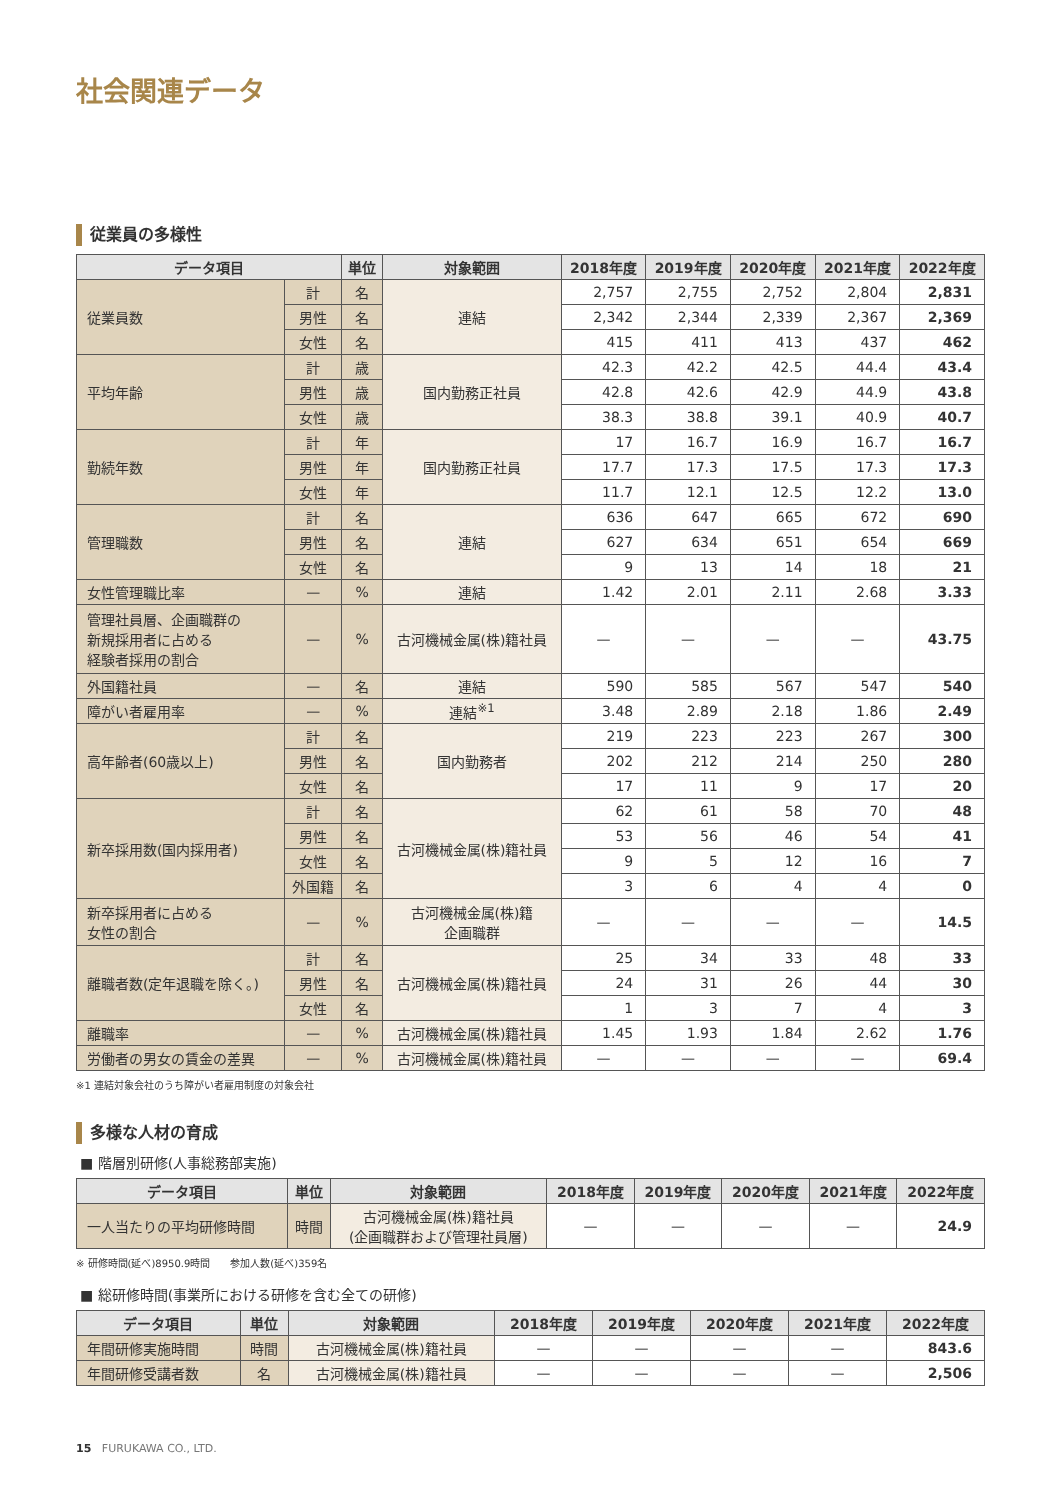社会関連データ
従業員の多様性
| データ項目 | | 単位 | 対象範囲 | 2018年度 | 2019年度 | 2020年度 | 2021年度 | 2022年度 |
| --- | --- | --- | --- | --- | --- | --- | --- | --- |
| 従業員数 | 計 | 名 | 連結 | 2,757 | 2,755 | 2,752 | 2,804 | 2,831 |
| | 男性 | 名 | | 2,342 | 2,344 | 2,339 | 2,367 | 2,369 |
| | 女性 | 名 | | 415 | 411 | 413 | 437 | 462 |
| 平均年齢 | 計 | 歳 | 国内勤務正社員 | 42.3 | 42.2 | 42.5 | 44.4 | 43.4 |
| | 男性 | 歳 | | 42.8 | 42.6 | 42.9 | 44.9 | 43.8 |
| | 女性 | 歳 | | 38.3 | 38.8 | 39.1 | 40.9 | 40.7 |
| 勤続年数 | 計 | 年 | 国内勤務正社員 | 17 | 16.7 | 16.9 | 16.7 | 16.7 |
| | 男性 | 年 | | 17.7 | 17.3 | 17.5 | 17.3 | 17.3 |
| | 女性 | 年 | | 11.7 | 12.1 | 12.5 | 12.2 | 13.0 |
| 管理職数 | 計 | 名 | 連結 | 636 | 647 | 665 | 672 | 690 |
| | 男性 | 名 | | 627 | 634 | 651 | 654 | 669 |
| | 女性 | 名 | | 9 | 13 | 14 | 18 | 21 |
| 女性管理職比率 | — | % | 連結 | 1.42 | 2.01 | 2.11 | 2.68 | 3.33 |
| 管理社員層、企画職群の 新規採用者に占める 経験者採用の割合 | — | % | 古河機械金属(株)籍社員 | — | — | — | — | 43.75 |
| 外国籍社員 | — | 名 | 連結 | 590 | 585 | 567 | 547 | 540 |
| 障がい者雇用率 | — | % | 連結<sup>※1</sup> | 3.48 | 2.89 | 2.18 | 1.86 | 2.49 |
| 高年齢者(60歳以上) | 計 | 名 | 国内勤務者 | 219 | 223 | 223 | 267 | 300 |
| | 男性 | 名 | | 202 | 212 | 214 | 250 | 280 |
| | 女性 | 名 | | 17 | 11 | 9 | 17 | 20 |
| 新卒採用数(国内採用者) | 計 | 名 | 古河機械金属(株)籍社員 | 62 | 61 | 58 | 70 | 48 |
| | 男性 | 名 | | 53 | 56 | 46 | 54 | 41 |
| | 女性 | 名 | | 9 | 5 | 12 | 16 | 7 |
| | 外国籍 | 名 | | 3 | 6 | 4 | 4 | 0 |
| 新卒採用者に占める 女性の割合 | — | % | 古河機械金属(株)籍 企画職群 | — | — | — | — | 14.5 |
| 離職者数(定年退職を除く。) | 計 | 名 | 古河機械金属(株)籍社員 | 25 | 34 | 33 | 48 | 33 |
| | 男性 | 名 | | 24 | 31 | 26 | 44 | 30 |
| | 女性 | 名 | | 1 | 3 | 7 | 4 | 3 |
| 離職率 | — | % | 古河機械金属(株)籍社員 | 1.45 | 1.93 | 1.84 | 2.62 | 1.76 |
| 労働者の男女の賃金の差異 | — | % | 古河機械金属(株)籍社員 | — | — | — | — | 69.4 |
※1 連結対象会社のうち障がい者雇用制度の対象会社
多様な人材の育成
■ 階層別研修(人事総務部実施)
| データ項目 | 単位 | 対象範囲 | 2018年度 | 2019年度 | 2020年度 | 2021年度 | 2022年度 |
| --- | --- | --- | --- | --- | --- | --- | --- |
| 一人当たりの平均研修時間 | 時間 | 古河機械金属(株)籍社員 (企画職群および管理社員層) | — | — | — | — | 24.9 |
※ 研修時間(延べ)8950.9時間　　参加人数(延べ)359名
■ 総研修時間(事業所における研修を含む全ての研修)
| データ項目 | 単位 | 対象範囲 | 2018年度 | 2019年度 | 2020年度 | 2021年度 | 2022年度 |
| --- | --- | --- | --- | --- | --- | --- | --- |
| 年間研修実施時間 | 時間 | 古河機械金属(株)籍社員 | — | — | — | — | 843.6 |
| 年間研修受講者数 | 名 | 古河機械金属(株)籍社員 | — | — | — | — | 2,506 |
15 FURUKAWA CO., LTD.